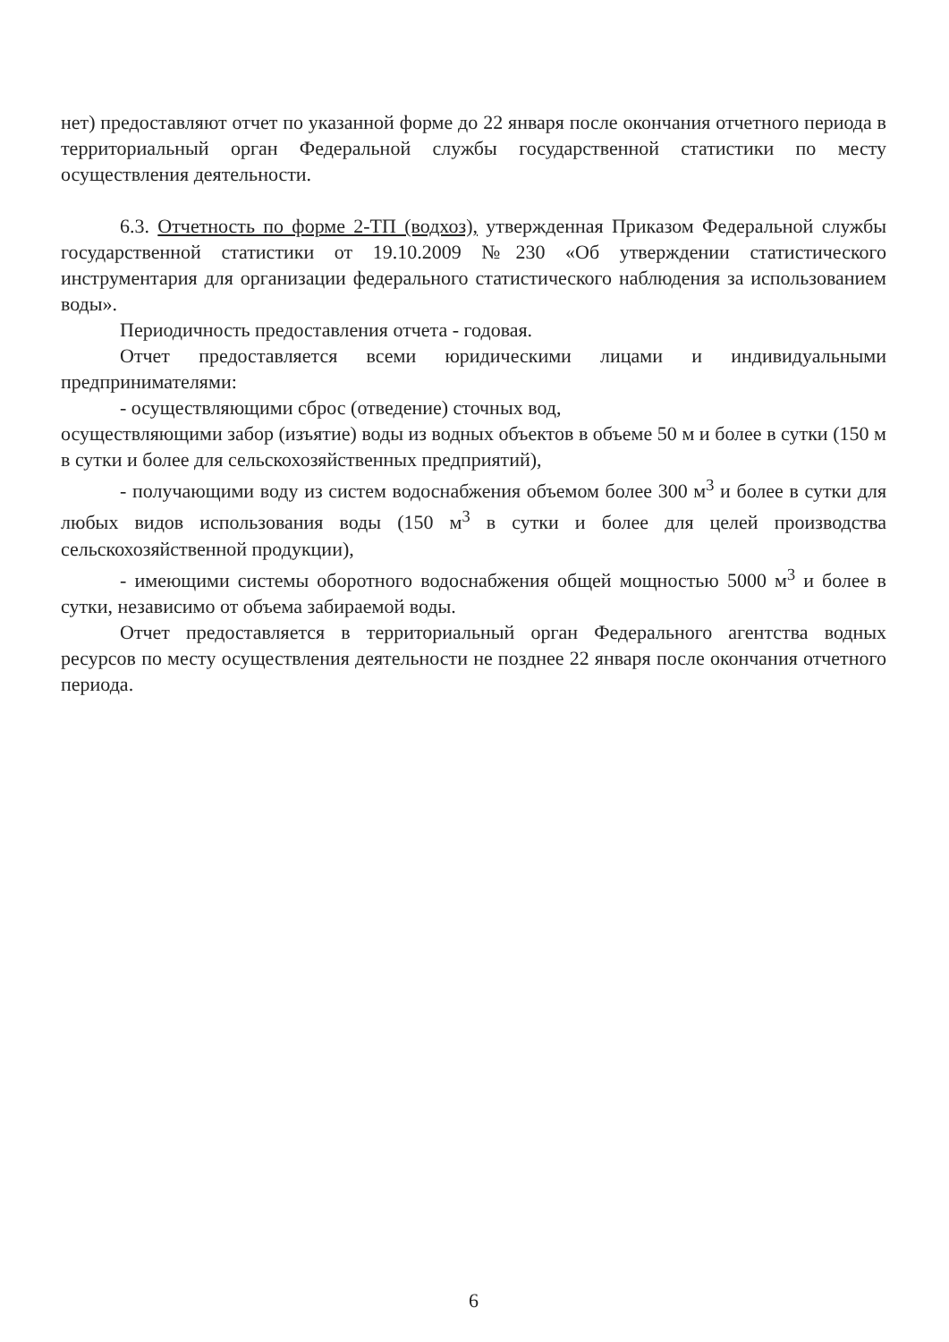нет) предоставляют отчет по указанной форме до 22 января после окончания отчетного периода в территориальный орган Федеральной службы государственной статистики по месту осуществления деятельности.
6.3. Отчетность по форме 2-ТП (водхоз), утвержденная Приказом Федеральной службы государственной статистики от 19.10.2009 №230 «Об утверждении статистического инструментария для организации федерального статистического наблюдения за использованием воды».
Периодичность предоставления отчета - годовая.
Отчет предоставляется всеми юридическими лицами и индивидуальными предпринимателями:
- осуществляющими сброс (отведение) сточных вод,
осуществляющими забор (изъятие) воды из водных объектов в объеме 50 м и более в сутки (150 м в сутки и более для сельскохозяйственных предприятий),
- получающими воду из систем водоснабжения объемом более 300 м<sup>3</sup> и более в сутки для любых видов использования воды (150 м<sup>3</sup> в сутки и более для целей производства сельскохозяйственной продукции),
- имеющими системы оборотного водоснабжения общей мощностью 5000 м<sup>3</sup> и более в сутки, независимо от объема забираемой воды.
Отчет предоставляется в территориальный орган Федерального агентства водных ресурсов по месту осуществления деятельности не позднее 22 января после окончания отчетного периода.
6